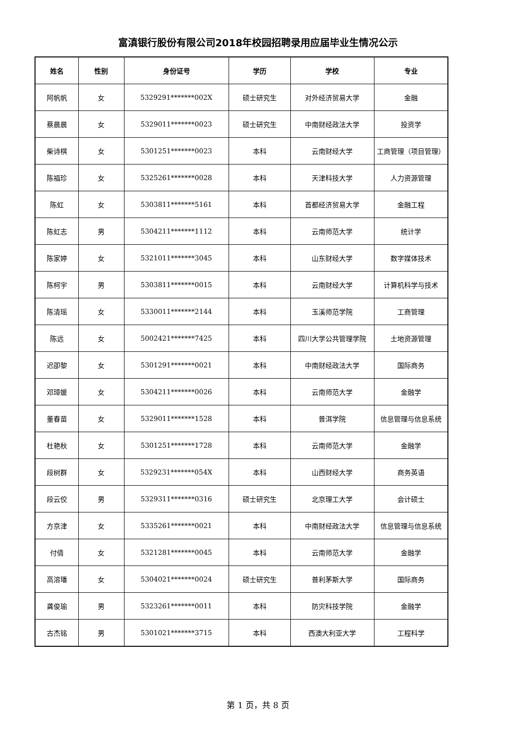富滇银行股份有限公司2018年校园招聘录用应届毕业生情况公示
| 姓名 | 性别 | 身份证号 | 学历 | 学校 | 专业 |
| --- | --- | --- | --- | --- | --- |
| 阿帆帆 | 女 | 5329291*******002X | 硕士研究生 | 对外经济贸易大学 | 金融 |
| 蔡晨晨 | 女 | 5329011*******0023 | 硕士研究生 | 中南财经政法大学 | 投资学 |
| 柴诗棋 | 女 | 5301251*******0023 | 本科 | 云南财经大学 | 工商管理（项目管理） |
| 陈福珍 | 女 | 5325261*******0028 | 本科 | 天津科技大学 | 人力资源管理 |
| 陈虹 | 女 | 5303811*******5161 | 本科 | 首都经济贸易大学 | 金融工程 |
| 陈虹志 | 男 | 5304211*******1112 | 本科 | 云南师范大学 | 统计学 |
| 陈家婷 | 女 | 5321011*******3045 | 本科 | 山东财经大学 | 数字媒体技术 |
| 陈柯宇 | 男 | 5303811*******0015 | 本科 | 云南财经大学 | 计算机科学与技术 |
| 陈清瑶 | 女 | 5330011*******2144 | 本科 | 玉溪师范学院 | 工商管理 |
| 陈远 | 女 | 5002421*******7425 | 本科 | 四川大学公共管理学院 | 土地资源管理 |
| 迟卲黎 | 女 | 5301291*******0021 | 本科 | 中南财经政法大学 | 国际商务 |
| 邓璋媛 | 女 | 5304211*******0026 | 本科 | 云南师范大学 | 金融学 |
| 董春苗 | 女 | 5329011*******1528 | 本科 | 普洱学院 | 信息管理与信息系统 |
| 杜艳秋 | 女 | 5301251*******1728 | 本科 | 云南师范大学 | 金融学 |
| 段树群 | 女 | 5329231*******054X | 本科 | 山西财经大学 | 商务英语 |
| 段云佼 | 男 | 5329311*******0316 | 硕士研究生 | 北京理工大学 | 会计硕士 |
| 方京津 | 女 | 5335261*******0021 | 本科 | 中南财经政法大学 | 信息管理与信息系统 |
| 付倩 | 女 | 5321281*******0045 | 本科 | 云南师范大学 | 金融学 |
| 高溶璠 | 女 | 5304021*******0024 | 硕士研究生 | 普利茅斯大学 | 国际商务 |
| 龚俊瑜 | 男 | 5323261*******0011 | 本科 | 防灾科技学院 | 金融学 |
| 古杰铭 | 男 | 5301021*******3715 | 本科 | 西澳大利亚大学 | 工程科学 |
第 1 页，共 8 页